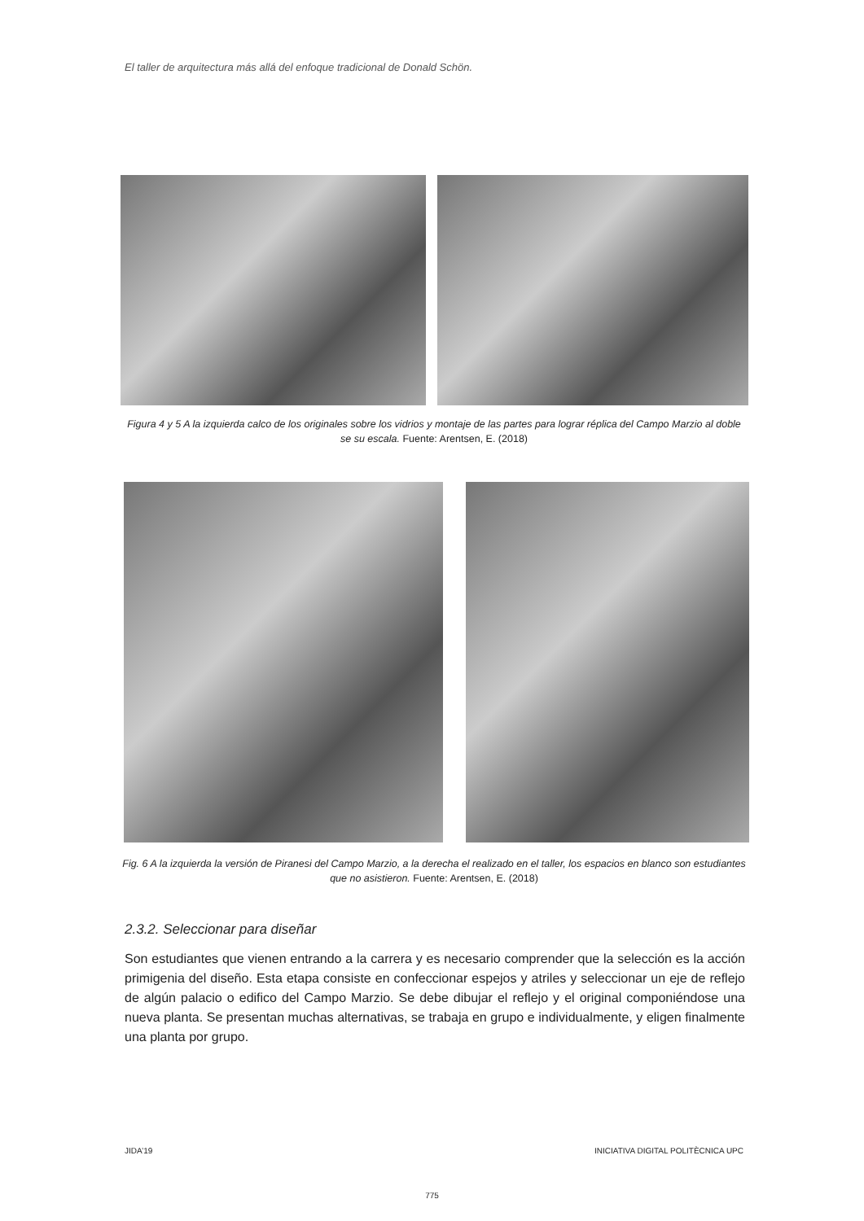El taller de arquitectura más allá del enfoque tradicional de Donald Schön.
Figura 4 y 5 A la izquierda calco de los originales sobre los vidrios y montaje de las partes para lograr réplica del Campo Marzio al doble se su escala. Fuente: Arentsen, E. (2018)
Fig. 6 A la izquierda la versión de Piranesi del Campo Marzio, a la derecha el realizado en el taller, los espacios en blanco son estudiantes que no asistieron. Fuente: Arentsen, E. (2018)
2.3.2. Seleccionar para diseñar
Son estudiantes que vienen entrando a la carrera y es necesario comprender que la selección es la acción primigenia del diseño. Esta etapa consiste en confeccionar espejos y atriles y seleccionar un eje de reflejo de algún palacio o edifico del Campo Marzio. Se debe dibujar el reflejo y el original componiéndose una nueva planta. Se presentan muchas alternativas, se trabaja en grupo e individualmente, y eligen finalmente una planta por grupo.
JIDA’19
INICIATIVA DIGITAL POLITÈCNICA UPC
775